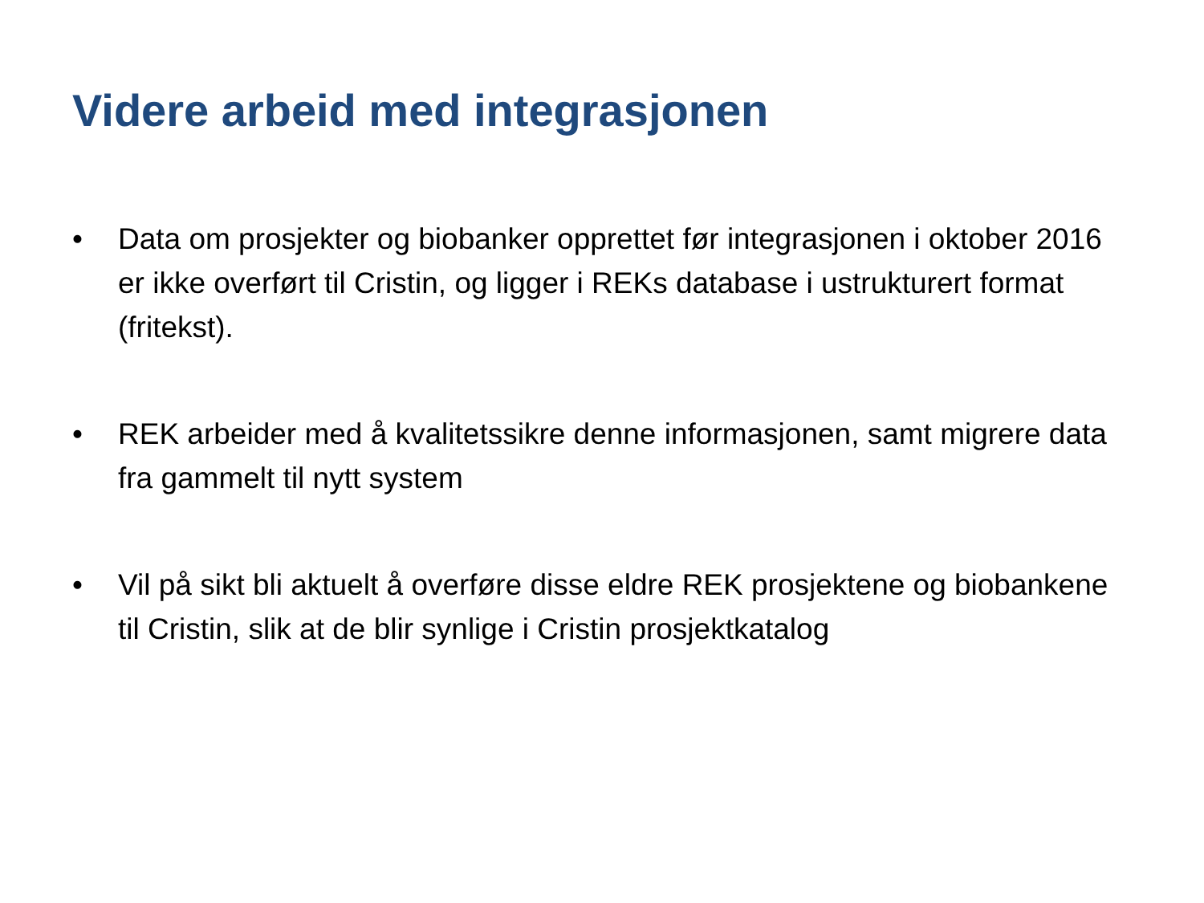Videre arbeid med integrasjonen
• Data om prosjekter og biobanker opprettet før integrasjonen i oktober 2016 er ikke overført til Cristin, og ligger i REKs database i ustrukturert format (fritekst).
• REK arbeider med å kvalitetssikre denne informasjonen, samt migrere data fra gammelt til nytt system
• Vil på sikt bli aktuelt å overføre disse eldre REK prosjektene og biobankene til Cristin, slik at de blir synlige i Cristin prosjektkatalog